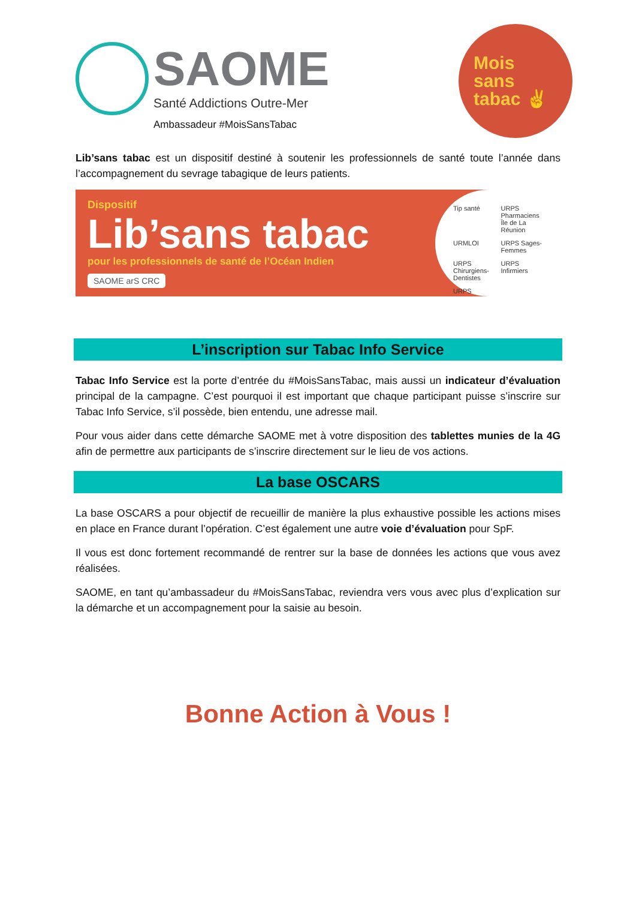SAOME
Santé Addictions Outre-Mer
Ambassadeur #MoisSansTabac
Mois
sans
tabac ✌
Lib’sans tabac est un dispositif destiné à soutenir les professionnels de santé toute l’année dans l’accompagnement du sevrage tabagique de leurs patients.
Dispositif
Lib’sans tabac
pour les professionnels de santé de l’Océan Indien
SAOME arS CRC
Tip santé URPS Pharmaciens Île de La Réunion URMLOI URPS Sages-Femmes URPS Chirurgiens-Dentistes URPS Infirmiers URPS
L’inscription sur Tabac Info Service
Tabac Info Service est la porte d’entrée du #MoisSansTabac, mais aussi un indicateur d’évaluation principal de la campagne. C’est pourquoi il est important que chaque participant puisse s’inscrire sur Tabac Info Service, s’il possède, bien entendu, une adresse mail.
Pour vous aider dans cette démarche SAOME met à votre disposition des tablettes munies de la 4G afin de permettre aux participants de s’inscrire directement sur le lieu de vos actions.
La base OSCARS
La base OSCARS a pour objectif de recueillir de manière la plus exhaustive possible les actions mises en place en France durant l’opération. C’est également une autre voie d’évaluation pour SpF.
Il vous est donc fortement recommandé de rentrer sur la base de données les actions que vous avez réalisées.
SAOME, en tant qu’ambassadeur du #MoisSansTabac, reviendra vers vous avec plus d’explication sur la démarche et un accompagnement pour la saisie au besoin.
Bonne Action à Vous !